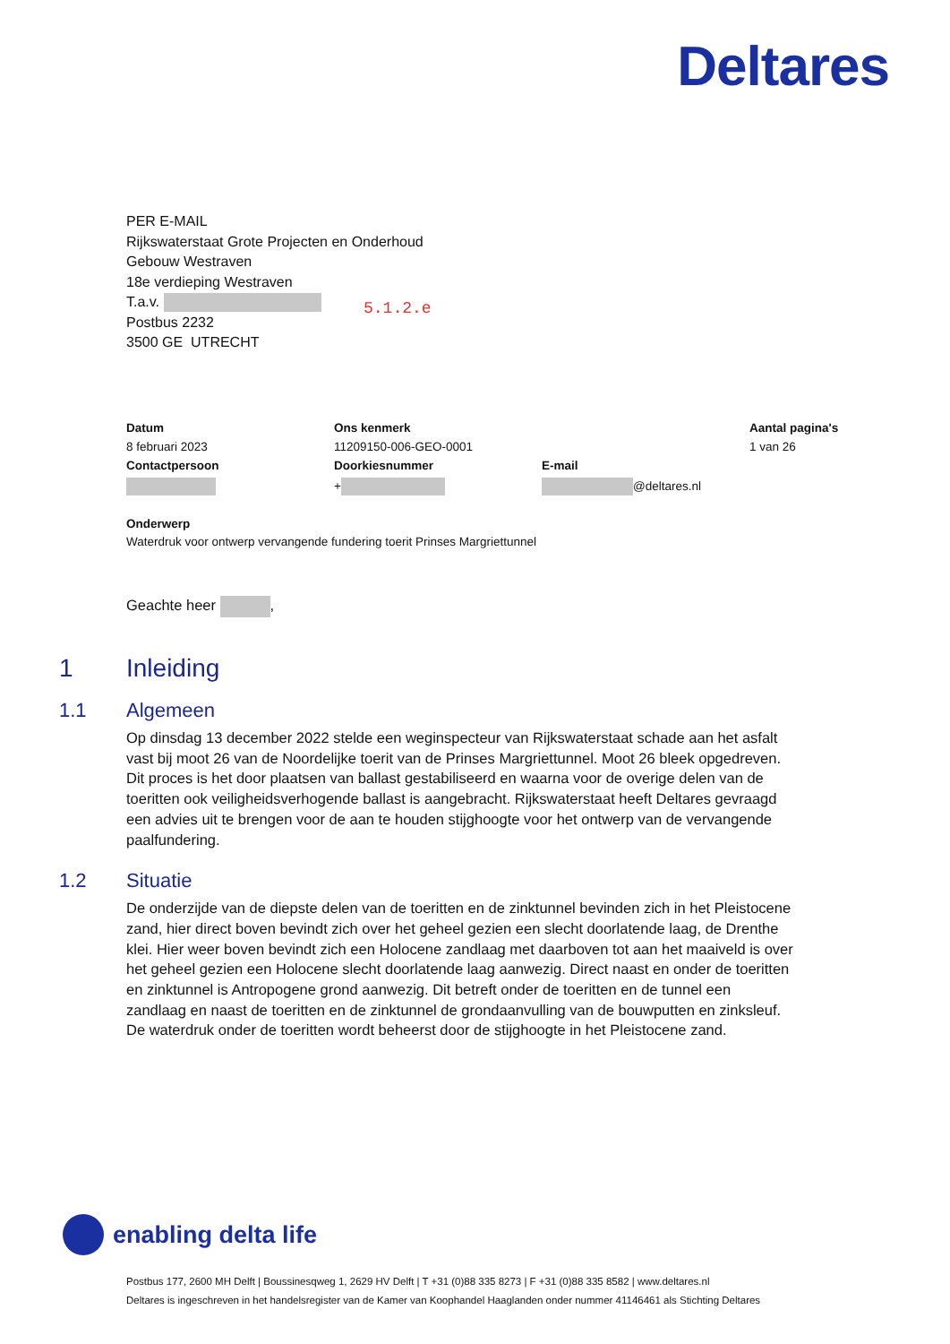Deltares
PER E-MAIL
Rijkswaterstaat Grote Projecten en Onderhoud
Gebouw Westraven
18e verdieping Westraven
T.a.v.
Postbus 2232
3500 GE UTRECHT
5.1.2.e
| Datum | Ons kenmerk | | Aantal pagina's |
| 8 februari 2023 | 11209150-006-GEO-0001 | | 1 van 26 |
| Contactpersoon | Doorkiesnummer | E-mail | |
| | + | @deltares.nl | |
Onderwerp
Waterdruk voor ontwerp vervangende fundering toerit Prinses Margriettunnel
Geachte heer ,
1 Inleiding
1.1 Algemeen
Op dinsdag 13 december 2022 stelde een weginspecteur van Rijkswaterstaat schade aan het asfalt vast bij moot 26 van de Noordelijke toerit van de Prinses Margriettunnel. Moot 26 bleek opgedreven. Dit proces is het door plaatsen van ballast gestabiliseerd en waarna voor de overige delen van de toeritten ook veiligheidsverhogende ballast is aangebracht. Rijkswaterstaat heeft Deltares gevraagd een advies uit te brengen voor de aan te houden stijghoogte voor het ontwerp van de vervangende paalfundering.
1.2 Situatie
De onderzijde van de diepste delen van de toeritten en de zinktunnel bevinden zich in het Pleistocene zand, hier direct boven bevindt zich over het geheel gezien een slecht doorlatende laag, de Drenthe klei. Hier weer boven bevindt zich een Holocene zandlaag met daarboven tot aan het maaiveld is over het geheel gezien een Holocene slecht doorlatende laag aanwezig. Direct naast en onder de toeritten en zinktunnel is Antropogene grond aanwezig. Dit betreft onder de toeritten en de tunnel een zandlaag en naast de toeritten en de zinktunnel de grondaanvulling van de bouwputten en zinksleuf. De waterdruk onder de toeritten wordt beheerst door de stijghoogte in het Pleistocene zand.
enabling delta life
Postbus 177, 2600 MH Delft | Boussinesqweg 1, 2629 HV Delft | T +31 (0)88 335 8273 | F +31 (0)88 335 8582 | www.deltares.nl
Deltares is ingeschreven in het handelsregister van de Kamer van Koophandel Haaglanden onder nummer 41146461 als Stichting Deltares